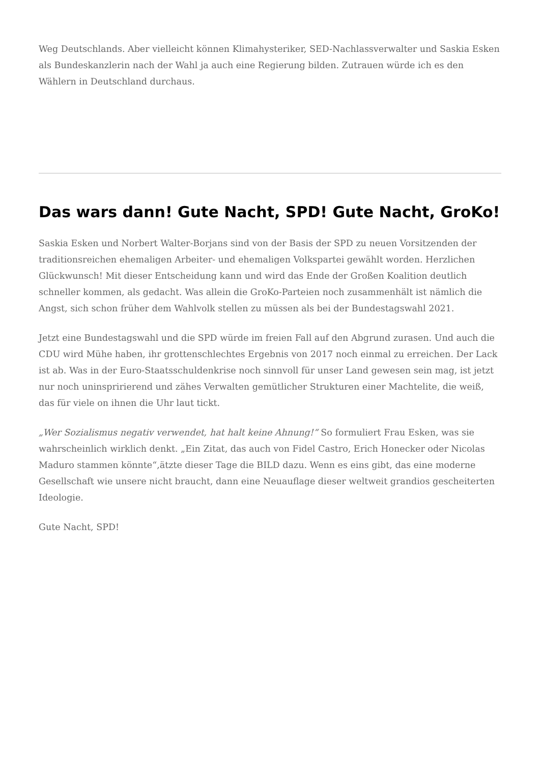Weg Deutschlands. Aber vielleicht können Klimahysteriker, SED-Nachlassverwalter und Saskia Esken als Bundeskanzlerin nach der Wahl ja auch eine Regierung bilden. Zutrauen würde ich es den Wählern in Deutschland durchaus.
Das wars dann! Gute Nacht, SPD! Gute Nacht, GroKo!
Saskia Esken und Norbert Walter-Borjans sind von der Basis der SPD zu neuen Vorsitzenden der traditionsreichen ehemaligen Arbeiter- und ehemaligen Volkspartei gewählt worden. Herzlichen Glückwunsch! Mit dieser Entscheidung kann und wird das Ende der Großen Koalition deutlich schneller kommen, als gedacht. Was allein die GroKo-Parteien noch zusammenhält ist nämlich die Angst, sich schon früher dem Wahlvolk stellen zu müssen als bei der Bundestagswahl 2021.
Jetzt eine Bundestagswahl und die SPD würde im freien Fall auf den Abgrund zurasen. Und auch die CDU wird Mühe haben, ihr grottenschlechtes Ergebnis von 2017 noch einmal zu erreichen. Der Lack ist ab. Was in der Euro-Staatsschuldenkrise noch sinnvoll für unser Land gewesen sein mag, ist jetzt nur noch uninspririerend und zähes Verwalten gemütlicher Strukturen einer Machtelite, die weiß, das für viele on ihnen die Uhr laut tickt.
„Wer Sozialismus negativ verwendet, hat halt keine Ahnung!“ So formuliert Frau Esken, was sie wahrscheinlich wirklich denkt. „Ein Zitat, das auch von Fidel Castro, Erich Honecker oder Nicolas Maduro stammen könnte“,ätzte dieser Tage die BILD dazu. Wenn es eins gibt, das eine moderne Gesellschaft wie unsere nicht braucht, dann eine Neuauflage dieser weltweit grandios gescheiterten Ideologie.
Gute Nacht, SPD!